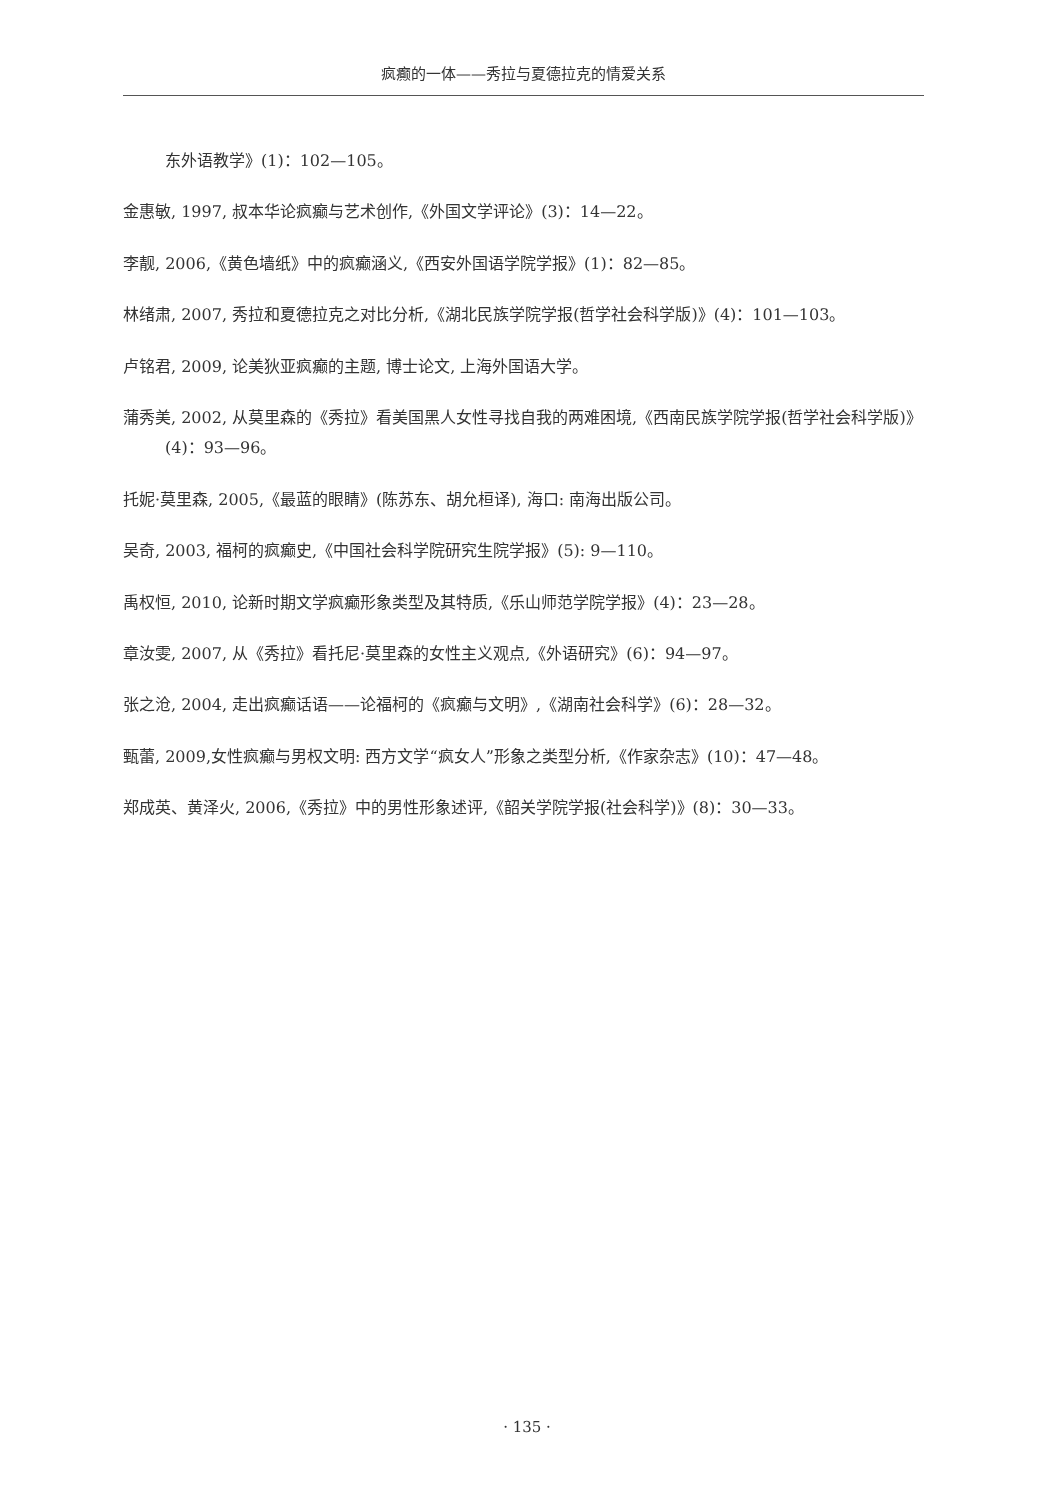疯癫的一体——秀拉与夏德拉克的情爱关系
东外语教学》(1)：102—105。
金惠敏, 1997, 叔本华论疯癫与艺术创作,《外国文学评论》(3)：14—22。
李靓, 2006,《黄色墙纸》中的疯癫涵义,《西安外国语学院学报》(1)：82—85。
林绪肃, 2007, 秀拉和夏德拉克之对比分析,《湖北民族学院学报(哲学社会科学版)》(4)：101—103。
卢铭君, 2009, 论美狄亚疯癫的主题, 博士论文, 上海外国语大学。
蒲秀美, 2002, 从莫里森的《秀拉》看美国黑人女性寻找自我的两难困境,《西南民族学院学报(哲学社会科学版)》(4)：93—96。
托妮·莫里森, 2005,《最蓝的眼睛》(陈苏东、胡允桓译), 海口: 南海出版公司。
吴奇, 2003, 福柯的疯癫史,《中国社会科学院研究生院学报》(5): 9—110。
禹权恒, 2010, 论新时期文学疯癫形象类型及其特质,《乐山师范学院学报》(4)：23—28。
章汝雯, 2007, 从《秀拉》看托尼·莫里森的女性主义观点,《外语研究》(6)：94—97。
张之沧, 2004, 走出疯癫话语——论福柯的《疯癫与文明》,《湖南社会科学》(6)：28—32。
甄蕾, 2009,女性疯癫与男权文明: 西方文学“疯女人”形象之类型分析,《作家杂志》(10)：47—48。
郑成英、黄泽火, 2006,《秀拉》中的男性形象述评,《韶关学院学报(社会科学)》(8)：30—33。
· 135 ·